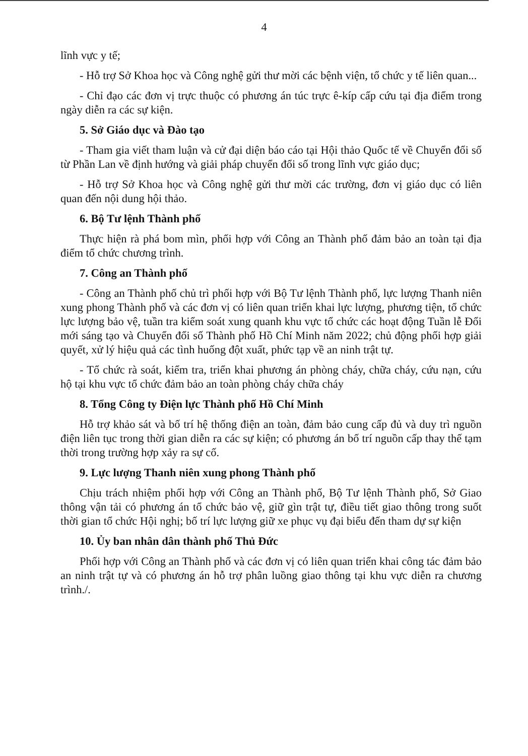4
lĩnh vực y tế;
- Hỗ trợ Sở Khoa học và Công nghệ gửi thư mời các bệnh viện, tổ chức y tế liên quan...
- Chỉ đạo các đơn vị trực thuộc có phương án túc trực ê-kíp cấp cứu tại địa điểm trong ngày diễn ra các sự kiện.
5. Sở Giáo dục và Đào tạo
- Tham gia viết tham luận và cử đại diện báo cáo tại Hội thảo Quốc tế về Chuyển đổi số từ Phần Lan về định hướng và giải pháp chuyển đổi số trong lĩnh vực giáo dục;
- Hỗ trợ Sở Khoa học và Công nghệ gửi thư mời các trường, đơn vị giáo dục có liên quan đến nội dung hội thảo.
6. Bộ Tư lệnh Thành phố
Thực hiện rà phá bom mìn, phối hợp với Công an Thành phố đảm bảo an toàn tại địa điểm tổ chức chương trình.
7. Công an Thành phố
- Công an Thành phố chủ trì phối hợp với Bộ Tư lệnh Thành phố, lực lượng Thanh niên xung phong Thành phố và các đơn vị có liên quan triển khai lực lượng, phương tiện, tổ chức lực lượng bảo vệ, tuần tra kiểm soát xung quanh khu vực tổ chức các hoạt động Tuần lễ Đổi mới sáng tạo và Chuyển đổi số Thành phố Hồ Chí Minh năm 2022; chủ động phối hợp giải quyết, xử lý hiệu quả các tình huống đột xuất, phức tạp về an ninh trật tự.
- Tổ chức rà soát, kiểm tra, triển khai phương án phòng cháy, chữa cháy, cứu nạn, cứu hộ tại khu vực tổ chức đảm bảo an toàn phòng cháy chữa cháy
8. Tổng Công ty Điện lực Thành phố Hồ Chí Minh
Hỗ trợ khảo sát và bố trí hệ thống điện an toàn, đảm bảo cung cấp đủ và duy trì nguồn điện liên tục trong thời gian diễn ra các sự kiện; có phương án bố trí nguồn cấp thay thế tạm thời trong trường hợp xảy ra sự cố.
9. Lực lượng Thanh niên xung phong Thành phố
Chịu trách nhiệm phối hợp với Công an Thành phố, Bộ Tư lệnh Thành phố, Sở Giao thông vận tải có phương án tổ chức bảo vệ, giữ gìn trật tự, điều tiết giao thông trong suốt thời gian tổ chức Hội nghị; bố trí lực lượng giữ xe phục vụ đại biểu đến tham dự sự kiện
10. Ủy ban nhân dân thành phố Thủ Đức
Phối hợp với Công an Thành phố và các đơn vị có liên quan triển khai công tác đảm bảo an ninh trật tự và có phương án hỗ trợ phân luồng giao thông tại khu vực diễn ra chương trình./.